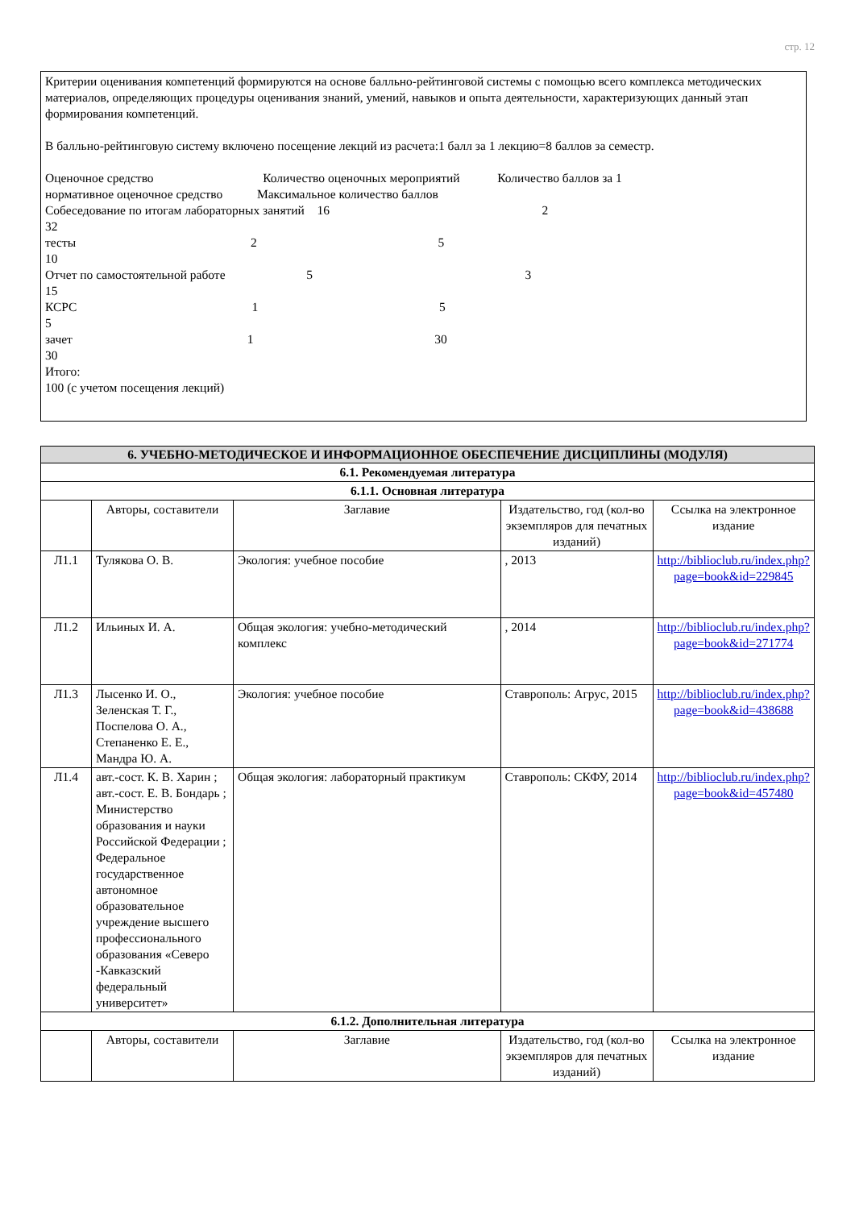стр. 12
Критерии оценивания компетенций формируются на основе балльно-рейтинговой системы с помощью всего комплекса методических материалов, определяющих процедуры оценивания знаний, умений, навыков и опыта деятельности, характеризующих данный этап формирования компетенций.
В балльно-рейтинговую систему включено посещение лекций из расчета:1 балл за 1 лекцию=8 баллов за семестр.
Оценочное средство Количество оценочных мероприятий Количество баллов за 1 нормативное оценочное средство Максимальное количество баллов Собеседование по итогам лабораторных занятий 16 2 32 тесты 2 5 10 Отчет по самостоятельной работе 5 3 15 КСРС 1 5 5 зачет 1 30 30 Итого: 100 (с учетом посещения лекций)
| 6. УЧЕБНО-МЕТОДИЧЕСКОЕ И ИНФОРМАЦИОННОЕ ОБЕСПЕЧЕНИЕ ДИСЦИПЛИНЫ (МОДУЛЯ) | | | | |
| 6.1. Рекомендуемая литература | | | | |
| 6.1.1. Основная литература | | | | |
| | Авторы, составители | Заглавие | Издательство, год (кол-во экземпляров для печатных изданий) | Ссылка на электронное издание |
| Л1.1 | Тулякова О. В. | Экология: учебное пособие | , 2013 | http://biblioclub.ru/index.php?page=book&id=229845 |
| Л1.2 | Ильиных И. А. | Общая экология: учебно-методический комплекс | , 2014 | http://biblioclub.ru/index.php?page=book&id=271774 |
| Л1.3 | Лысенко И. О., Зеленская Т. Г., Поспелова О. А., Степаненко Е. Е., Мандра Ю. А. | Экология: учебное пособие | Ставрополь: Агрус, 2015 | http://biblioclub.ru/index.php?page=book&id=438688 |
| Л1.4 | авт.-сост. К. В. Харин ; авт.-сост. Е. В. Бондарь ; Министерство образования и науки Российской Федерации ; Федеральное государственное автономное образовательное учреждение высшего профессионального образования «Северо -Кавказский федеральный университет» | Общая экология: лабораторный практикум | Ставрополь: СКФУ, 2014 | http://biblioclub.ru/index.php?page=book&id=457480 |
| 6.1.2. Дополнительная литература | | | | |
| | Авторы, составители | Заглавие | Издательство, год (кол-во экземпляров для печатных изданий) | Ссылка на электронное издание |